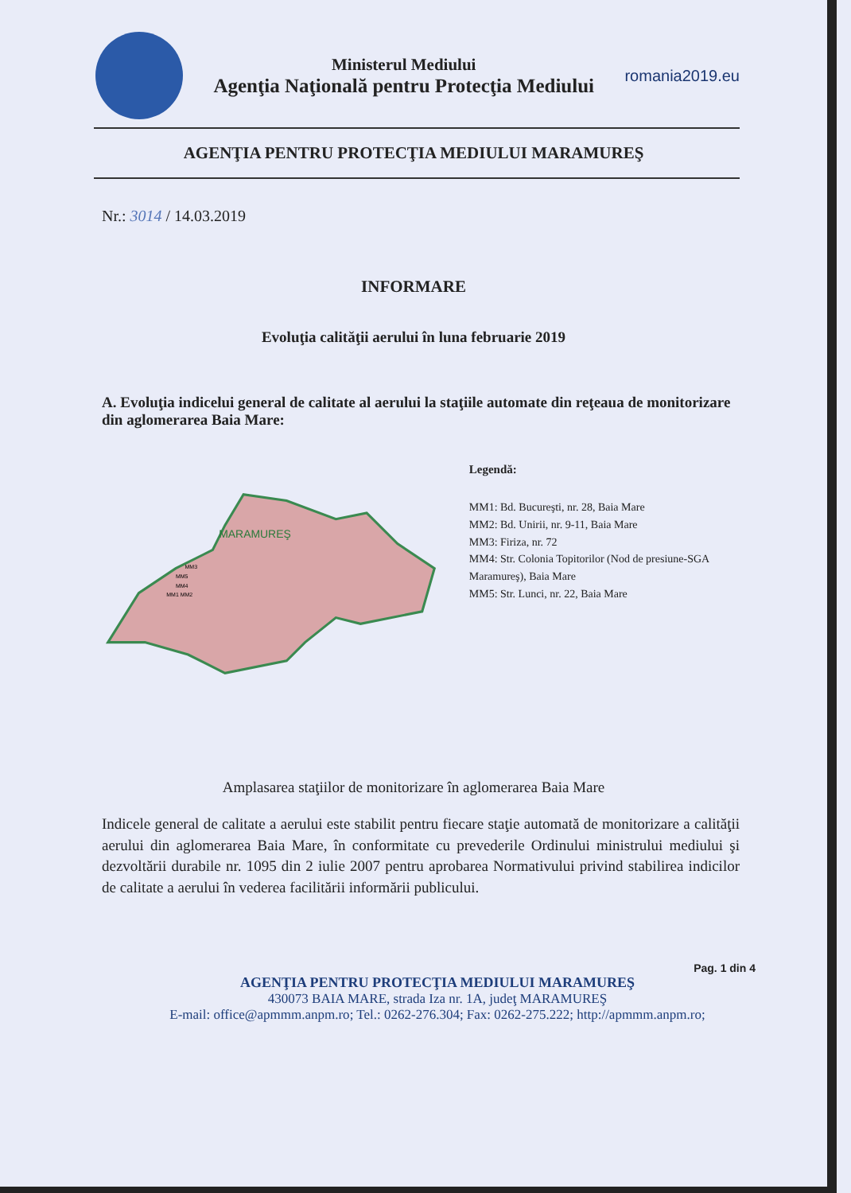Ministerul Mediului
Agenţia Naţională pentru Protecţia Mediului
romania2019.eu
AGENŢIA PENTRU PROTECŢIA MEDIULUI MARAMUREŞ
Nr.: 3014 / 14.03.2019
INFORMARE
Evoluţia calităţii aerului în luna februarie 2019
A. Evoluţia indicelui general de calitate al aerului la staţiile automate din reţeaua de monitorizare din aglomerarea Baia Mare:
MARAMUREŞ
MM3
MM5
MM4
MM1 MM2
Legendă:
MM1: Bd. Bucureşti, nr. 28, Baia Mare
MM2: Bd. Unirii, nr. 9-11, Baia Mare
MM3: Firiza, nr. 72
MM4: Str. Colonia Topitorilor (Nod de presiune-SGA Maramureş), Baia Mare
MM5: Str. Lunci, nr. 22, Baia Mare
Amplasarea staţiilor de monitorizare în aglomerarea Baia Mare
Indicele general de calitate a aerului este stabilit pentru fiecare staţie automată de monitorizare a calităţii aerului din aglomerarea Baia Mare, în conformitate cu prevederile Ordinului ministrului mediului şi dezvoltării durabile nr. 1095 din 2 iulie 2007 pentru aprobarea Normativului privind stabilirea indicilor de calitate a aerului în vederea facilitării informării publicului.
Pag. 1 din 4
AGENŢIA PENTRU PROTECŢIA MEDIULUI MARAMUREŞ
430073 BAIA MARE, strada Iza nr. 1A, judeţ MARAMUREŞ
E-mail: office@apmmm.anpm.ro; Tel.: 0262-276.304; Fax: 0262-275.222; http://apmmm.anpm.ro;